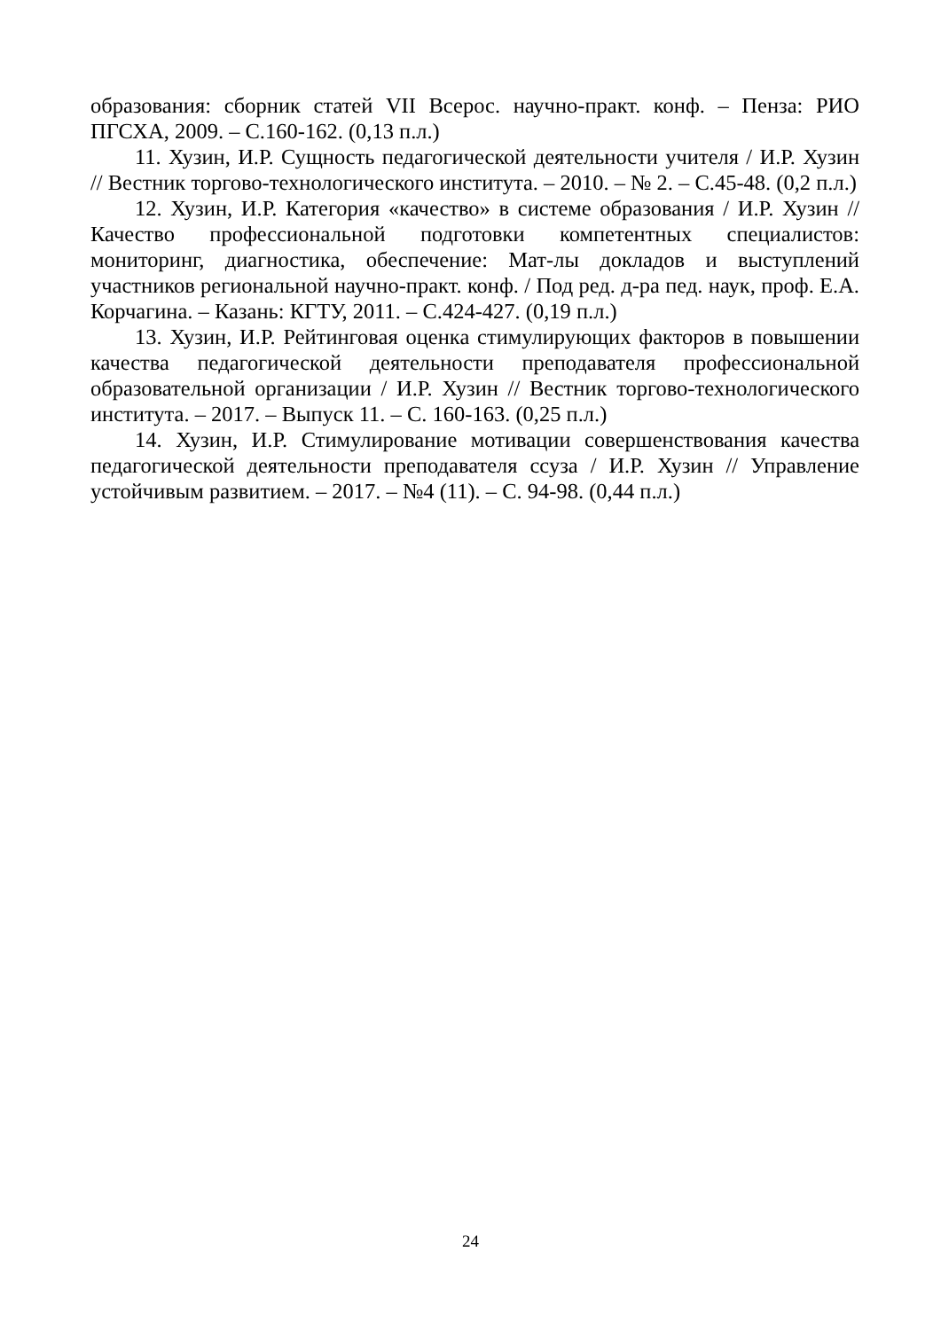образования: сборник статей VII Всерос. научно-практ. конф. – Пенза: РИО ПГСХА, 2009. – С.160-162. (0,13 п.л.)
11. Хузин, И.Р. Сущность педагогической деятельности учителя / И.Р. Хузин // Вестник торгово-технологического института. – 2010. – № 2. – С.45-48. (0,2 п.л.)
12. Хузин, И.Р. Категория «качество» в системе образования / И.Р. Хузин // Качество профессиональной подготовки компетентных специалистов: мониторинг, диагностика, обеспечение: Мат-лы докладов и выступлений участников региональной научно-практ. конф. / Под ред. д-ра пед. наук, проф. Е.А. Корчагина. – Казань: КГТУ, 2011. – С.424-427. (0,19 п.л.)
13. Хузин, И.Р. Рейтинговая оценка стимулирующих факторов в повышении качества педагогической деятельности преподавателя профессиональной образовательной организации / И.Р. Хузин // Вестник торгово-технологического института. – 2017. – Выпуск 11. – С. 160-163. (0,25 п.л.)
14. Хузин, И.Р. Стимулирование мотивации совершенствования качества педагогической деятельности преподавателя ссуза / И.Р. Хузин // Управление устойчивым развитием. – 2017. – №4 (11). – С. 94-98. (0,44 п.л.)
24